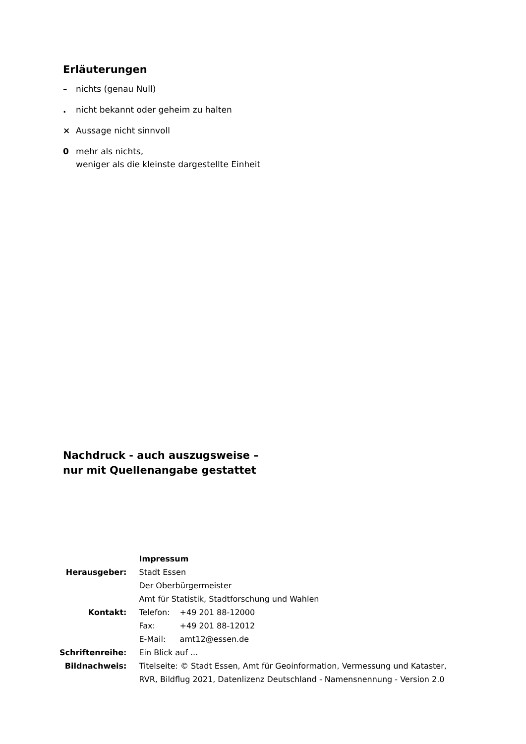Erläuterungen
– nichts (genau Null)
. nicht bekannt oder geheim zu halten
× Aussage nicht sinnvoll
0 mehr als nichts,
weniger als die kleinste dargestellte Einheit
Nachdruck - auch auszugsweise –
nur mit Quellenangabe gestattet
| | Impressum |
| Herausgeber: | Stadt Essen |
| | Der Oberbürgermeister |
| | Amt für Statistik, Stadtforschung und Wahlen |
| Kontakt: | Telefon: +49 201 88-12000 |
| | Fax: +49 201 88-12012 |
| | E-Mail: amt12@essen.de |
| Schriftenreihe: | Ein Blick auf ... |
| Bildnachweis: | Titelseite: © Stadt Essen, Amt für Geoinformation, Vermessung und Kataster, RVR, Bildflug 2021, Datenlizenz Deutschland - Namensnennung - Version 2.0 |